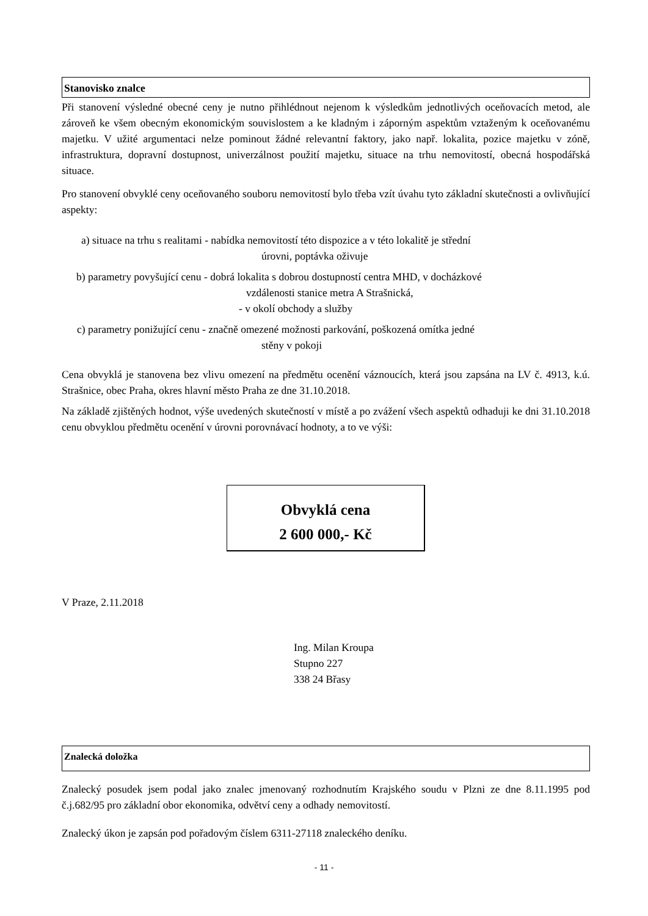Stanovisko znalce
Při stanovení výsledné obecné ceny je nutno přihlédnout nejenom k výsledkům jednotlivých oceňovacích metod, ale zároveň ke všem obecným ekonomickým souvislostem a ke kladným i záporným aspektům vztaženým k oceňovanému majetku. V užité argumentaci nelze pominout žádné relevantní faktory, jako např. lokalita, pozice majetku v zóně, infrastruktura, dopravní dostupnost, univerzálnost použití majetku, situace na trhu nemovitostí, obecná hospodářská situace.
Pro stanovení obvyklé ceny oceňovaného souboru nemovitostí bylo třeba vzít úvahu tyto základní skutečnosti a ovlivňující aspekty:
a) situace na trhu s realitami - nabídka nemovitostí této dispozice a v této lokalitě je střední
úrovni, poptávka oživuje
b) parametry povyšující cenu - dobrá lokalita s dobrou dostupností centra MHD, v docházkové
vzdálenosti stanice metra A Strašnická,
- v okolí obchody a služby
c) parametry ponižující cenu - značně omezené možnosti parkování, poškozená omítka jedné
stěny v pokoji
Cena obvyklá je stanovena bez vlivu omezení na předmětu ocenění váznoucích, která jsou zapsána na LV č. 4913, k.ú. Strašnice, obec Praha, okres hlavní město Praha ze dne 31.10.2018.
Na základě zjištěných hodnot, výše uvedených skutečností v místě a po zvážení všech aspektů odhaduji ke dni 31.10.2018 cenu obvyklou předmětu ocenění v úrovni porovnávací hodnoty, a to ve výši:
Obvyklá cena
2 600 000,- Kč
V Praze, 2.11.2018
Ing. Milan Kroupa
Stupno 227
338 24 Břasy
Znalecká doložka
Znalecký posudek jsem podal jako znalec jmenovaný rozhodnutím Krajského soudu v Plzni ze dne 8.11.1995 pod č.j.682/95 pro základní obor ekonomika, odvětví ceny a odhady nemovitostí.
Znalecký úkon je zapsán pod pořadovým číslem 6311-27118 znaleckého deníku.
- 11 -